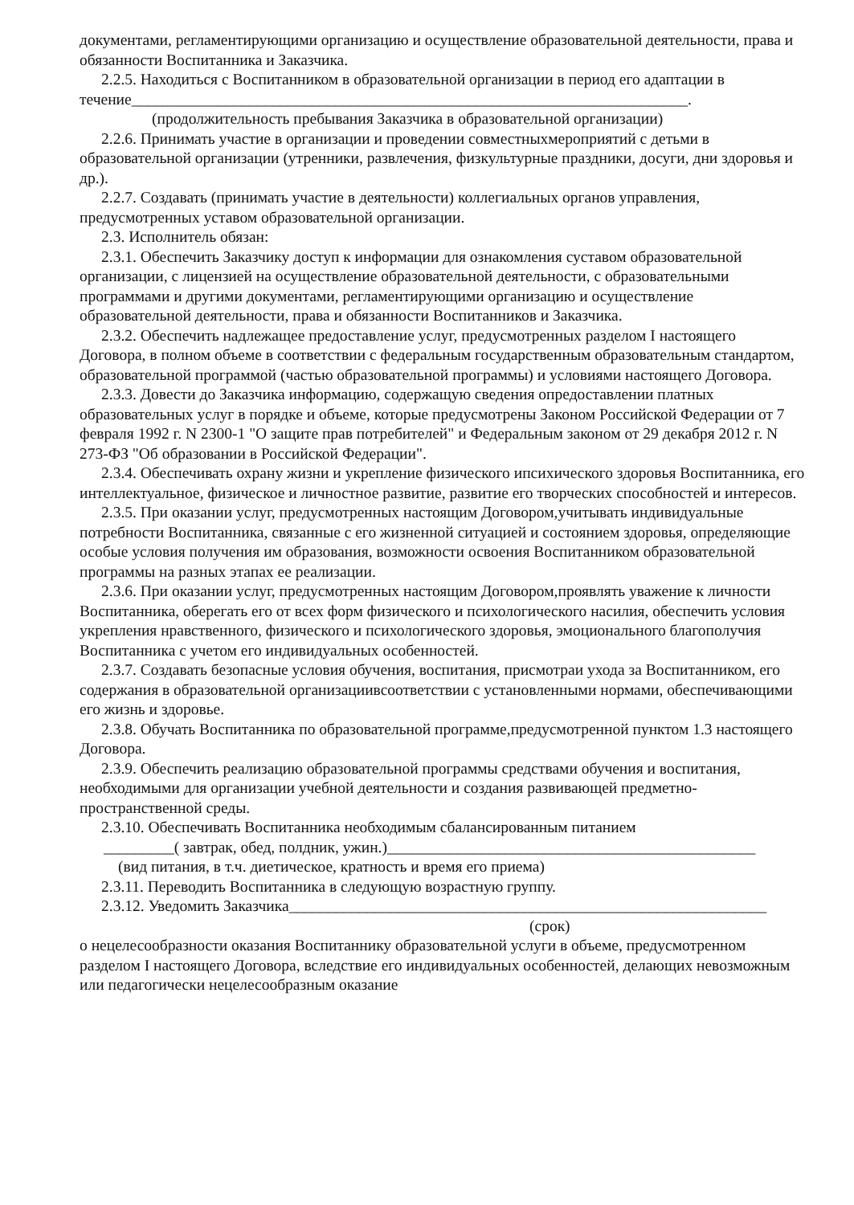документами, регламентирующими организацию и осуществление образовательной деятельности, права и обязанности Воспитанника и Заказчика.
2.2.5. Находиться с Воспитанником в образовательной организации в период его адаптации в течение_______________________________________________________________________.
(продолжительность пребывания Заказчика в образовательной организации)
2.2.6. Принимать участие в организации и проведении совместныхмероприятий с детьми в образовательной организации (утренники, развлечения, физкультурные праздники, досуги, дни здоровья и др.).
2.2.7. Создавать (принимать участие в деятельности) коллегиальных органов управления, предусмотренных уставом образовательной организации.
2.3. Исполнитель обязан:
2.3.1. Обеспечить Заказчику доступ к информации для ознакомления суставом образовательной организации, с лицензией на осуществление образовательной деятельности, с образовательными программами и другими документами, регламентирующими организацию и осуществление образовательной деятельности, права и обязанности Воспитанников и Заказчика.
2.3.2. Обеспечить надлежащее предоставление услуг, предусмотренных разделом I настоящего Договора, в полном объеме в соответствии с федеральным государственным образовательным стандартом, образовательной программой (частью образовательной программы) и условиями настоящего Договора.
2.3.3. Довести до Заказчика информацию, содержащую сведения опредоставлении платных образовательных услуг в порядке и объеме, которые предусмотрены Законом Российской Федерации от 7 февраля 1992 г. N 2300-1 "О защите прав потребителей" и Федеральным законом от 29 декабря 2012 г. N 273-ФЗ "Об образовании в Российской Федерации".
2.3.4. Обеспечивать охрану жизни и укрепление физического ипсихического здоровья Воспитанника, его интеллектуальное, физическое и личностное развитие, развитие его творческих способностей и интересов.
2.3.5. При оказании услуг, предусмотренных настоящим Договором,учитывать индивидуальные потребности Воспитанника, связанные с его жизненной ситуацией и состоянием здоровья, определяющие особые условия получения им образования, возможности освоения Воспитанником образовательной программы на разных этапах ее реализации.
2.3.6. При оказании услуг, предусмотренных настоящим Договором,проявлять уважение к личности Воспитанника, оберегать его от всех форм физического и психологического насилия, обеспечить условия укрепления нравственного, физического и психологического здоровья, эмоционального благополучия Воспитанника с учетом его индивидуальных особенностей.
2.3.7. Создавать безопасные условия обучения, воспитания, присмотраи ухода за Воспитанником, его содержания в образовательной организациивсоответствии с установленными нормами, обеспечивающими его жизнь и здоровье.
2.3.8. Обучать Воспитанника по образовательной программе,предусмотренной пунктом 1.3 настоящего Договора.
2.3.9. Обеспечить реализацию образовательной программы средствами обучения и воспитания, необходимыми для организации учебной деятельности и создания развивающей предметно-пространственной среды.
2.3.10. Обеспечивать Воспитанника необходимым сбалансированным питанием
_________( завтрак, обед, полдник, ужин.)_______________________________________________
(вид питания, в т.ч. диетическое, кратность и время его приема)
2.3.11. Переводить Воспитанника в следующую возрастную группу.
2.3.12. Уведомить Заказчика_____________________________________________________________
(срок)
о нецелесообразности оказания Воспитаннику образовательной услуги в объеме, предусмотренном разделом I настоящего Договора, вследствие его индивидуальных особенностей, делающих невозможным или педагогически нецелесообразным оказание